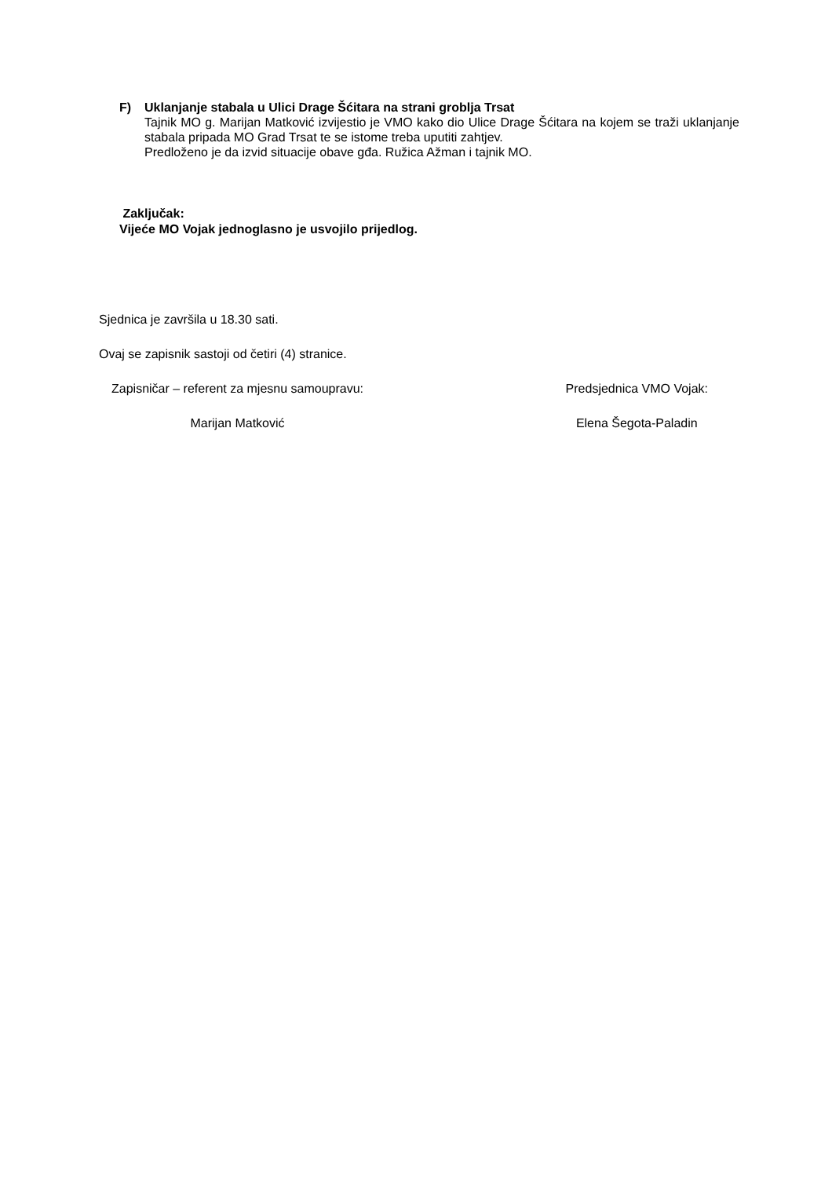F) Uklanjanje stabala u Ulici Drage Šćitara na strani groblja Trsat
Tajnik MO g. Marijan Matković izvijestio je VMO kako dio Ulice Drage Šćitara na kojem se traži uklanjanje stabala pripada MO Grad Trsat te se istome treba uputiti zahtjev.
Predloženo je da izvid situacije obave gđa. Ružica Ažman i tajnik MO.
Zaključak:
Vijeće MO Vojak jednoglasno je usvojilo prijedlog.
Sjednica je završila u 18.30 sati.
Ovaj se zapisnik sastoji od četiri (4) stranice.
Zapisničar – referent za mjesnu samoupravu:
Marijan Matković
Predsjednica VMO Vojak:
Elena Šegota-Paladin